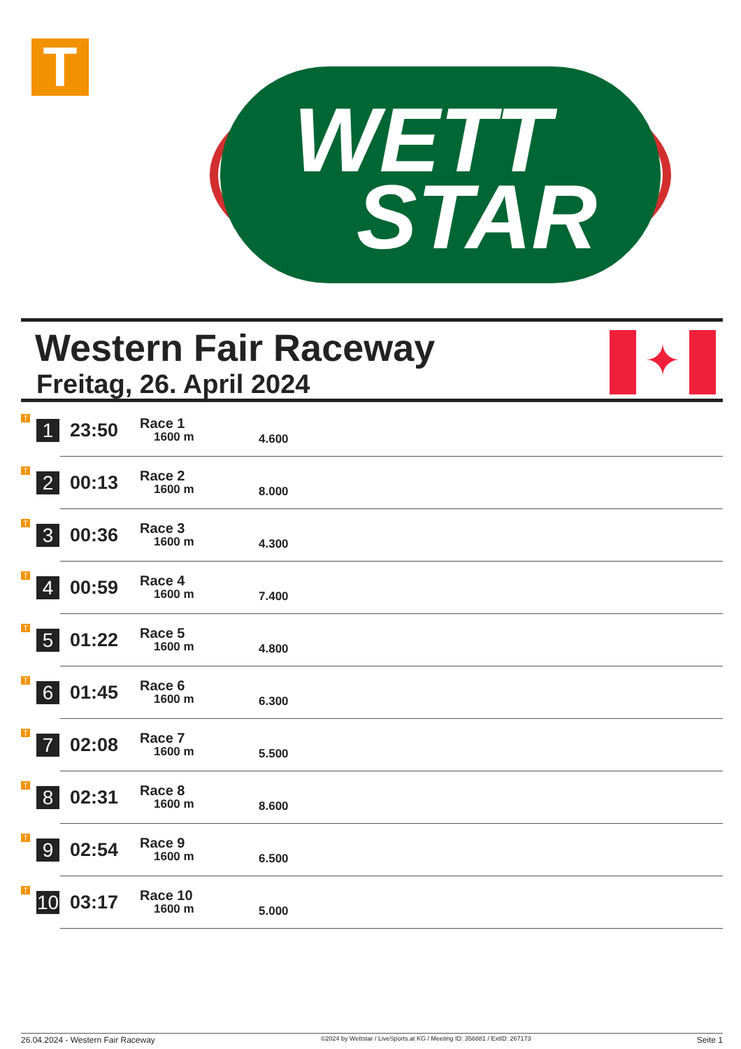T
WETT
STAR
Western Fair Raceway
Freitag, 26. April 2024
✦
| T | 1 | 23:50 | Race 1 1600 m | 4.600 |
| T | 2 | 00:13 | Race 2 1600 m | 8.000 |
| T | 3 | 00:36 | Race 3 1600 m | 4.300 |
| T | 4 | 00:59 | Race 4 1600 m | 7.400 |
| T | 5 | 01:22 | Race 5 1600 m | 4.800 |
| T | 6 | 01:45 | Race 6 1600 m | 6.300 |
| T | 7 | 02:08 | Race 7 1600 m | 5.500 |
| T | 8 | 02:31 | Race 8 1600 m | 8.600 |
| T | 9 | 02:54 | Race 9 1600 m | 6.500 |
| T | 10 | 03:17 | Race 10 1600 m | 5.000 |
26.04.2024 - Western Fair Raceway ©2024 by Wettstar / LiveSports.at KG / Meeting ID: 356881 / ExtID: 267173 Seite 1